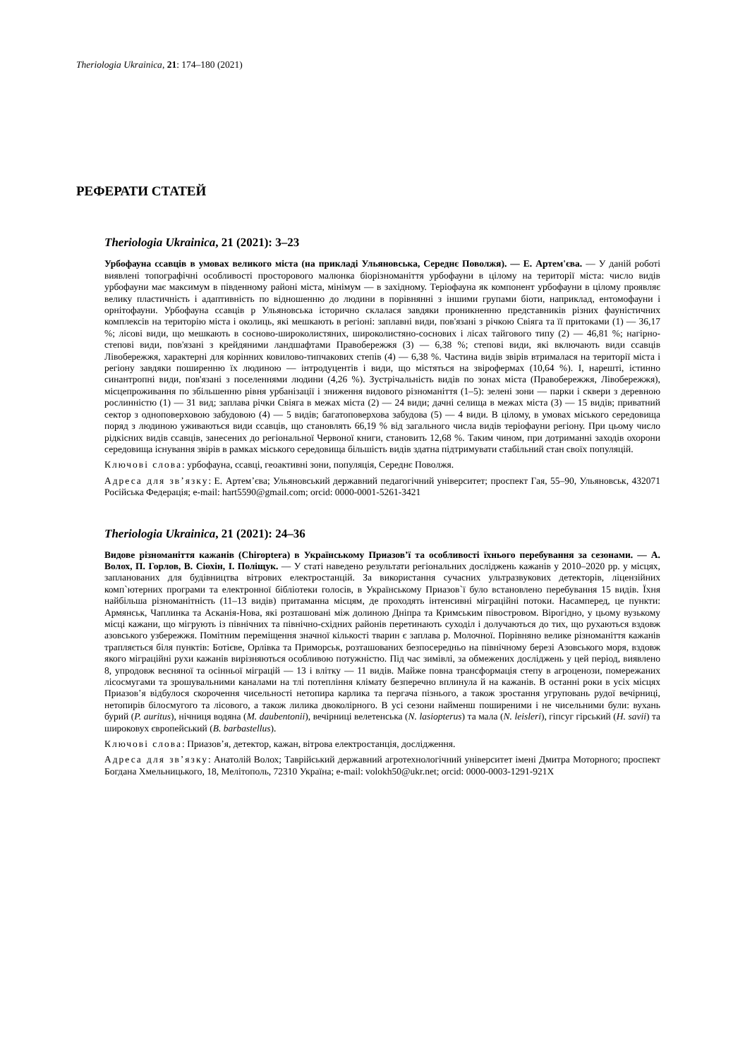Theriologia Ukrainica, 21: 174–180 (2021)
РЕФЕРАТИ СТАТЕЙ
Theriologia Ukrainica, 21 (2021): 3–23
Урбофауна ссавців в умовах великого міста (на прикладі Ульяновська, Середнє Поволжя). — Е. Артем'єва. — У даній роботі виявлені топографічні особливості просторового малюнка біорізноманіття урбофауни в цілому на території міста: число видів урбофауни має максимум в південному районі міста, мінімум — в західному. Теріофауна як компонент урбофауни в цілому проявляє велику пластичність і адаптивність по відношенню до людини в порівнянні з іншими групами біоти, наприклад, ентомофауни і орнітофауни. Урбофауна ссавців р Ульяновська історично склалася завдяки проникненню представників різних фауністичних комплексів на територію міста і околиць, які мешкають в регіоні: заплавні види, пов'язані з річкою Свіяга та її притоками (1) — 36,17 %; лісові види, що мешкають в сосново-широколистяних, широколистяно-соснових і лісах тайгового типу (2) — 46,81 %; нагірно-степові види, пов'язані з крейдяними ландшафтами Правобережжя (3) — 6,38 %; степові види, які включають види ссавців Лівобережжя, характерні для корінних ковилово-типчакових степів (4) — 6,38 %. Частина видів звірів втрималася на території міста і регіону завдяки поширенню їх людиною — інтродуцентів і види, що містяться на звірофермах (10,64 %). І, нарешті, істинно синантропні види, пов'язані з поселеннями людини (4,26 %). Зустрічальність видів по зонах міста (Правобережжя, Лівобережжя), місцепроживання по збільшенню рівня урбанізації і зниження видового різноманіття (1–5): зелені зони — парки і сквери з деревною рослинністю (1) — 31 вид; заплава річки Свіяга в межах міста (2) — 24 види; дачні селища в межах міста (3) — 15 видів; приватний сектор з одноповерховою забудовою (4) — 5 видів; багатоповерхова забудова (5) — 4 види. В цілому, в умовах міського середовища поряд з людиною уживаються види ссавців, що становлять 66,19 % від загального числа видів теріофауни регіону. При цьому число рідкісних видів ссавців, занесених до регіональної Червоної книги, становить 12,68 %. Таким чином, при дотриманні заходів охорони середовища існування звірів в рамках міського середовища більшість видів здатна підтримувати стабільний стан своїх популяцій.
Ключові слова: урбофауна, ссавці, геоактивні зони, популяція, Середнє Поволжя.
Адреса для зв’язку: Е. Артем’єва; Ульяновський державний педагогічний університет; проспект Гая, 55–90, Ульяновськ, 432071 Російська Федерація; e-mail: hart5590@gmail.com; orcid: 0000-0001-5261-3421
Theriologia Ukrainica, 21 (2021): 24–36
Видове різноманіття кажанів (Chiroptera) в Українському Приазов’ї та особливості їхнього перебування за сезонами. — А. Волох, П. Горлов, В. Сіохін, І. Поліщук. — У статі наведено результати регіональних досліджень кажанів у 2010–2020 рр. у місцях, запланованих для будівництва вітрових електростанцій. За використання сучасних ультразвукових детекторів, ліцензійних комп`ютерних програми та електронної бібліотеки голосів, в Українському Приазов`ї було встановлено перебування 15 видів. Їхня найбільша різноманітність (11–13 видів) притаманна місцям, де проходять інтенсивні міграційні потоки. Насамперед, це пункти: Армянськ, Чаплинка та Асканія-Нова, які розташовані між долиною Дніпра та Кримським півостровом. Вірогідно, у цьому вузькому місці кажани, що мігрують із північних та північно-східних районів перетинають суходіл і долучаються до тих, що рухаються вздовж азовського узбережжя. Помітним переміщення значної кількості тварин є заплава р. Молочної. Порівняно велике різноманіття кажанів трапляється біля пунктів: Ботієве, Орлівка та Приморськ, розташованих безпосередньо на північному березі Азовського моря, вздовж якого міграційні рухи кажанів вирізняються особливою потужністю. Під час зимівлі, за обмежених досліджень у цей період, виявлено 8, упродовж весняної та осінньої міграцій — 13 і влітку — 11 видів. Майже повна трансформація степу в агроценози, помережаних лісосмугами та зрошувальними каналами на тлі потепління клімату безперечно вплинула й на кажанів. В останні роки в усіх місцях Приазов’я відбулося скорочення чисельності нетопира карлика та пергача пізнього, а також зростання угруповань рудої вечірниці, нетопирів білосмугого та лісового, а також лилика двоколірного. В усі сезони найменш поширеними і не чисельними були: вухань бурий (P. auritus), нічниця водяна (M. daubentonii), вечірниці велетенська (N. lasiopterus) та мала (N. leisleri), гіпсуг гірський (H. savii) та широковух європейський (B. barbastellus).
Ключові слова: Приазов’я, детектор, кажан, вітрова електростанція, дослідження.
Адреса для зв’язку: Анатолій Волох; Таврійський державний агротехнологічний університет імені Дмитра Моторного; проспект Богдана Хмельницького, 18, Мелітополь, 72310 Україна; e-mail: volokh50@ukr.net; orcid: 0000-0003-1291-921X